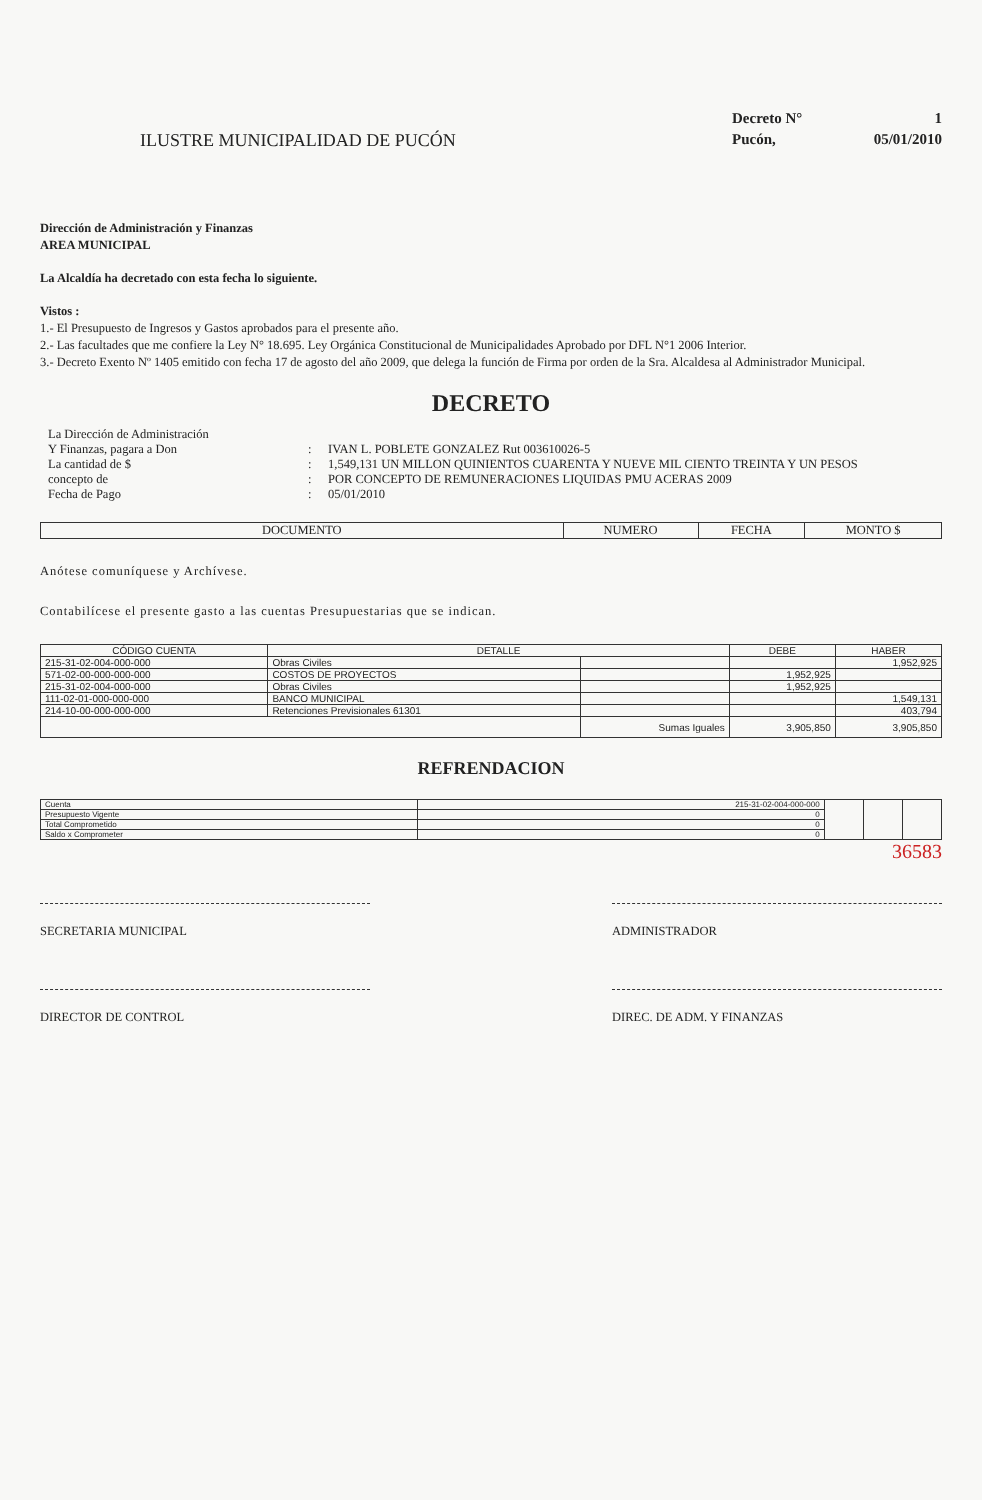ILUSTRE MUNICIPALIDAD DE PUCÓN
Decreto N° 1 Pucón, 05/01/2010
Dirección de Administración y Finanzas
AREA MUNICIPAL
La Alcaldía ha decretado con esta fecha lo siguiente.
Vistos :
1.- El Presupuesto de Ingresos y Gastos aprobados para el presente año.
2.- Las facultades que me confiere la Ley N° 18.695. Ley Orgánica Constitucional de Municipalidades Aprobado por DFL N°1 2006 Interior.
3.- Decreto Exento Nº 1405 emitido con fecha 17 de agosto del año 2009, que delega la función de Firma por orden de la Sra. Alcaldesa al Administrador Municipal.
DECRETO
La Dirección de Administración
Y Finanzas, pagara a Don
:
IVAN L. POBLETE GONZALEZ Rut 003610026-5 La cantidad de $: 1,549,131 UN MILLON QUINIENTOS CUARENTA Y NUEVE MIL CIENTO TREINTA Y UN PESOS concepto de: POR CONCEPTO DE REMUNERACIONES LIQUIDAS PMU ACERAS 2009 Fecha de Pago: 05/01/2010
| DOCUMENTO | NUMERO | FECHA | MONTO $ |
| --- | --- | --- | --- |
Anótese comuníquese y Archívese.
Contabilícese el presente gasto a las cuentas Presupuestarias que se indican.
| CÓDIGO CUENTA | DETALLE | | DEBE | HABER |
| --- | --- | --- | --- | --- |
| 215-31-02-004-000-000 | Obras Civiles | | | 1,952,925 |
| 571-02-00-000-000-000 | COSTOS DE PROYECTOS | | 1,952,925 | |
| 215-31-02-004-000-000 | Obras Civiles | | 1,952,925 | |
| 111-02-01-000-000-000 | BANCO MUNICIPAL | | | 1,549,131 |
| 214-10-00-000-000-000 | Retenciones Previsionales 61301 | | | 403,794 |
| | | Sumas Iguales | 3,905,850 | 3,905,850 |
REFRENDACION
| Cuenta | 215-31-02-004-000-000 | | | |
| Presupuesto Vigente | 0 | | | |
| Total Comprometido | 0 | | | |
| Saldo x Comprometer | 0 | | | |
36583
SECRETARIA MUNICIPAL ADMINISTRADOR
DIRECTOR DE CONTROL DIREC. DE ADM. Y FINANZAS